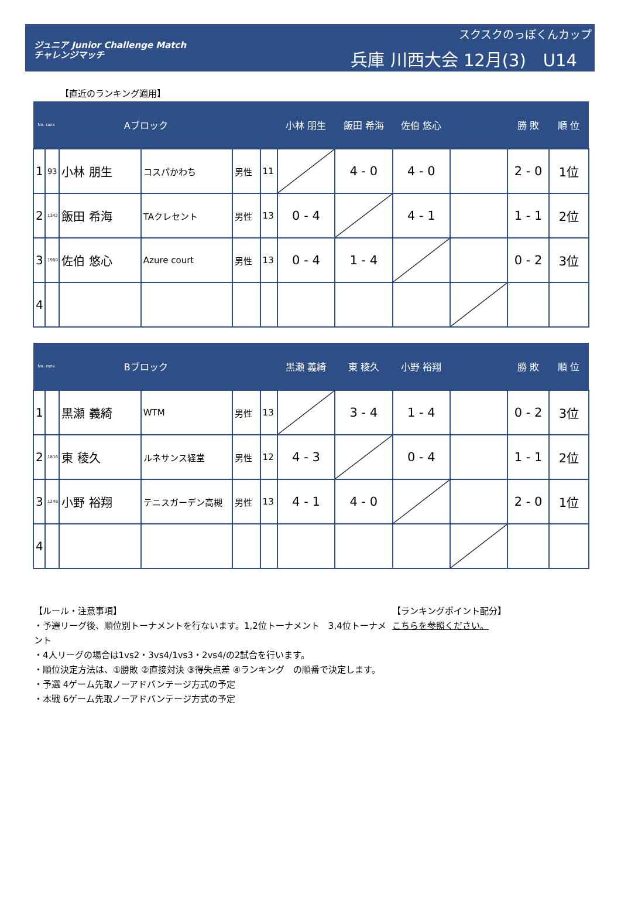ジュニア Junior Challenge Match
チャレンジマッチ
スクスクのっぽくんカップ
兵庫 川西大会 12月(3)　U14
【直近のランキング適用】
| No. rank | | Aブロック | | | | 小林 朋生 | 飯田 希海 | 佐伯 悠心 | | 勝 敗 | 順 位 |
| --- | --- | --- | --- | --- | --- | --- | --- | --- | --- | --- | --- |
| 1 | 93 | 小林 朋生 | コスパかわち | 男性 | 11 | | 4 - 0 | 4 - 0 | | 2 - 0 | 1位 |
| 2 | 1342 | 飯田 希海 | TAクレセント | 男性 | 13 | 0 - 4 | | 4 - 1 | | 1 - 1 | 2位 |
| 3 | 1900 | 佐伯 悠心 | Azure court | 男性 | 13 | 0 - 4 | 1 - 4 | | | 0 - 2 | 3位 |
| 4 | | | | | | | | | | | |
| No. rank | | Bブロック | | | | 黒瀬 義綺 | 東 稜久 | 小野 裕翔 | | 勝 敗 | 順 位 |
| --- | --- | --- | --- | --- | --- | --- | --- | --- | --- | --- | --- |
| 1 | | 黒瀬 義綺 | WTM | 男性 | 13 | | 3 - 4 | 1 - 4 | | 0 - 2 | 3位 |
| 2 | 1816 | 東 稜久 | ルネサンス経堂 | 男性 | 12 | 4 - 3 | | 0 - 4 | | 1 - 1 | 2位 |
| 3 | 1248 | 小野 裕翔 | テニスガーデン高槻 | 男性 | 13 | 4 - 1 | 4 - 0 | | | 2 - 0 | 1位 |
| 4 | | | | | | | | | | | |
【ルール・注意事項】
・予選リーグ後、順位別トーナメントを行ないます。1,2位トーナメント　3,4位トーナメント
・4人リーグの場合は1vs2・3vs4/1vs3・2vs4/の2試合を行います。
・順位決定方法は、①勝敗 ②直接対決 ③得失点差 ④ランキング　の順番で決定します。
・予選 4ゲーム先取ノーアドバンテージ方式の予定
・本戦 6ゲーム先取ノーアドバンテージ方式の予定
【ランキングポイント配分】
こちらを参照ください。